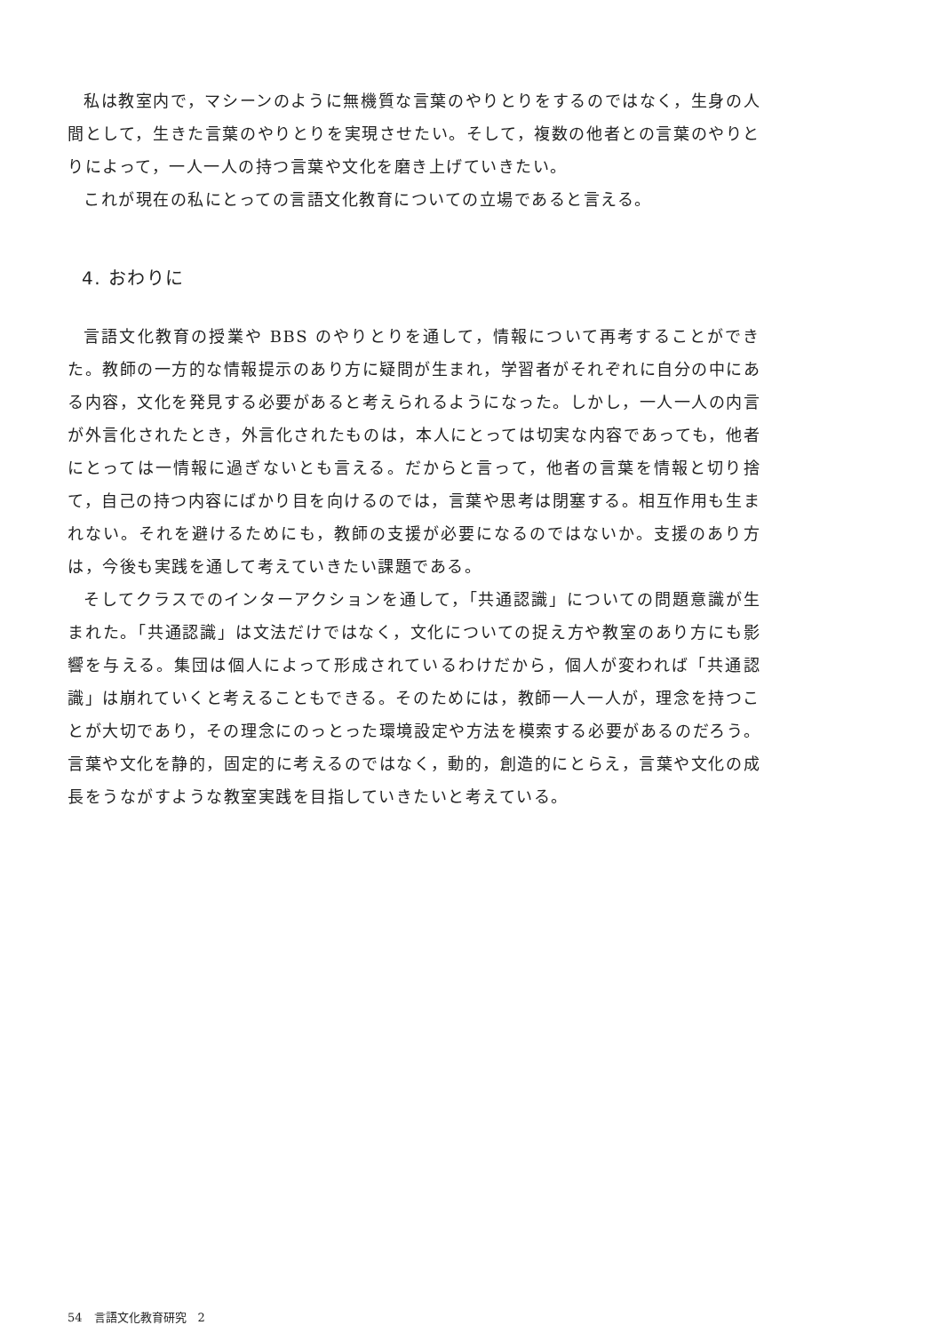私は教室内で，マシーンのように無機質な言葉のやりとりをするのではなく，生身の人間として，生きた言葉のやりとりを実現させたい。そして，複数の他者との言葉のやりとりによって，一人一人の持つ言葉や文化を磨き上げていきたい。
これが現在の私にとっての言語文化教育についての立場であると言える。
4. おわりに
言語文化教育の授業や BBS のやりとりを通して，情報について再考することができた。教師の一方的な情報提示のあり方に疑問が生まれ，学習者がそれぞれに自分の中にある内容，文化を発見する必要があると考えられるようになった。しかし，一人一人の内言が外言化されたとき，外言化されたものは，本人にとっては切実な内容であっても，他者にとっては一情報に過ぎないとも言える。だからと言って，他者の言葉を情報と切り捨て，自己の持つ内容にばかり目を向けるのでは，言葉や思考は閉塞する。相互作用も生まれない。それを避けるためにも，教師の支援が必要になるのではないか。支援のあり方は，今後も実践を通して考えていきたい課題である。
そしてクラスでのインターアクションを通して，「共通認識」についての問題意識が生まれた。「共通認識」は文法だけではなく，文化についての捉え方や教室のあり方にも影響を与える。集団は個人によって形成されているわけだから，個人が変われば「共通認識」は崩れていくと考えることもできる。そのためには，教師一人一人が，理念を持つことが大切であり，その理念にのっとった環境設定や方法を模索する必要があるのだろう。言葉や文化を静的，固定的に考えるのではなく，動的，創造的にとらえ，言葉や文化の成長をうながすような教室実践を目指していきたいと考えている。
54　言語文化教育研究　2